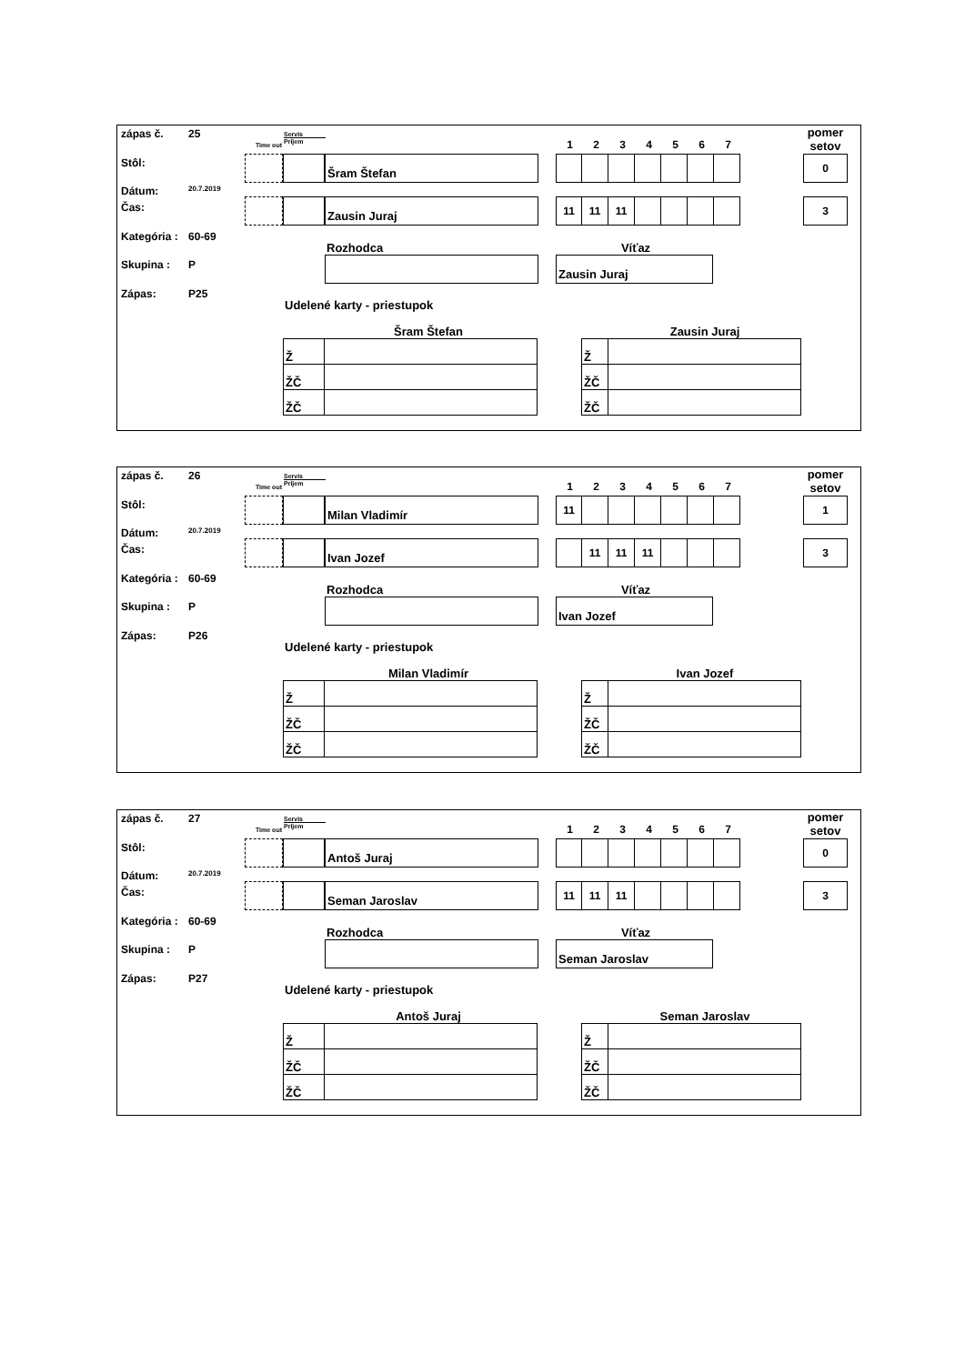zápas č. 25
Stôl:
Dátum: 20.7.2019
Čas:
Kategória : 60-69
Skupina : P
Zápas: P25
Time out
Servis
Príjem
1234567
pomer setov
Šram Štefan 0
Zausin Juraj
11 11 11
3
Rozhodca
Víťaz
Zausin Juraj
Udelené karty - priestupok
Šram Štefan
| Ž | |
| ŽČ | |
| ŽČ | |
Zausin Juraj
| Ž | |
| ŽČ | |
| ŽČ | |
zápas č. 26
Stôl:
Dátum: 20.7.2019
Čas:
Kategória : 60-69
Skupina : P
Zápas: P26
Time out
Servis
Príjem
1234567
pomer setov
Milan Vladimír
11
1
Ivan Jozef
11 11 11
3
Rozhodca
Víťaz
Ivan Jozef
Udelené karty - priestupok
Milan Vladimír
| Ž | |
| ŽČ | |
| ŽČ | |
Ivan Jozef
| Ž | |
| ŽČ | |
| ŽČ | |
zápas č. 27
Stôl:
Dátum: 20.7.2019
Čas:
Kategória : 60-69
Skupina : P
Zápas: P27
Time out
Servis
Príjem
1234567
pomer setov
Antoš Juraj 0
Seman Jaroslav
11 11 11
3
Rozhodca
Víťaz
Seman Jaroslav
Udelené karty - priestupok
Antoš Juraj
| Ž | |
| ŽČ | |
| ŽČ | |
Seman Jaroslav
| Ž | |
| ŽČ | |
| ŽČ | |